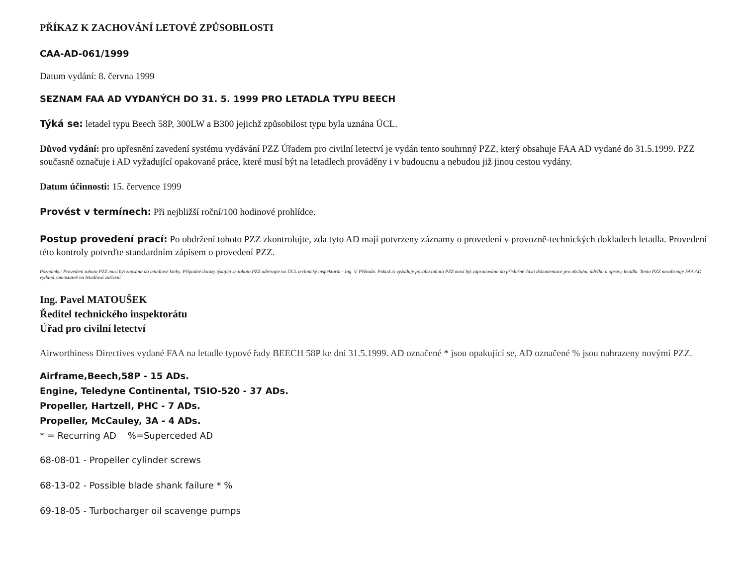PŘÍKAZ K ZACHOVÁNÍ LETOVÉ ZPŮSOBILOSTI
CAA-AD-061/1999
Datum vydání: 8. června 1999
SEZNAM FAA AD VYDANÝCH DO 31. 5. 1999 PRO LETADLA TYPU BEECH
Týká se: letadel typu Beech 58P, 300LW a B300 jejichž způsobilost typu byla uznána ÚCL.
Důvod vydání: pro upřesnění zavedení systému vydávání PZZ Úřadem pro civilní letectví je vydán tento souhrnný PZZ, který obsahuje FAA AD vydané do 31.5.1999. PZZ současně označuje i AD vyžadující opakované práce, které musí být na letadlech prováděny i v budoucnu a nebudou již jinou cestou vydány.
Datum účinnosti: 15. července 1999
Provést v termínech: Při nejbližší roční/100 hodinové prohlídce.
Postup provedení prací: Po obdržení tohoto PZZ zkontrolujte, zda tyto AD mají potvrzeny záznamy o provedení v provozně-technických dokladech letadla. Provedení této kontroly potvrďte standardním zápisem o provedení PZZ.
Poznámky: Provedení tohoto PZZ musí být zapsáno do letadlové knihy. Případné dotazy týkající se tohoto PZZ adresujte na ÚCL technický inspektorát - Ing. V. Příhoda. Pokud to vyžaduje povaha tohoto PZZ musí být zapracováno do příslušné části dokumentace pro obsluhu, údržbu a opravy letadla. Tento PZZ nezahrnuje FAA AD vydaná samostatně na letadlová zařízení
Ing. Pavel MATOUŠEK
Ředitel technického inspektorátu
Úřad pro civilní letectví
Airworthiness Directives vydané FAA na letadle typové řady BEECH 58P ke dni 31.5.1999. AD označené * jsou opakující se, AD označené % jsou nahrazeny novými PZZ.
Airframe,Beech,58P - 15 ADs.
Engine, Teledyne Continental, TSIO-520 - 37 ADs.
Propeller, Hartzell, PHC - 7 ADs.
Propeller, McCauley, 3A - 4 ADs.
* = Recurring AD %=Superceded AD
68-08-01 - Propeller cylinder screws
68-13-02 - Possible blade shank failure * %
69-18-05 - Turbocharger oil scavenge pumps